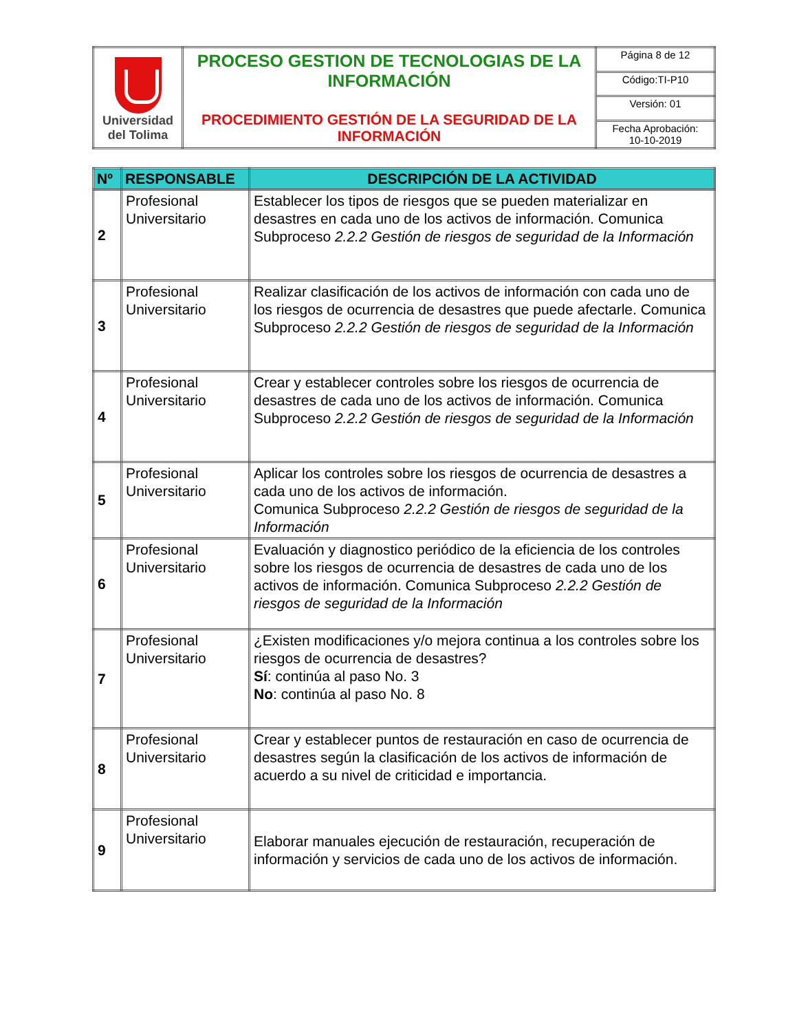| Universidad del Tolima | PROCESO GESTION DE TECNOLOGIAS DE LA INFORMACIÓN PROCEDIMIENTO GESTIÓN DE LA SEGURIDAD DE LA INFORMACIÓN | Página 8 de 12 |
| | | Código:TI-P10 |
| | | Versión: 01 |
| | | Fecha Aprobación: 10-10-2019 |
| Nº | RESPONSABLE | DESCRIPCIÓN DE LA ACTIVIDAD |
| --- | --- | --- |
| 2 | Profesional Universitario | Establecer los tipos de riesgos que se pueden materializar en desastres en cada uno de los activos de información. Comunica Subproceso 2.2.2 Gestión de riesgos de seguridad de la Información |
| 3 | Profesional Universitario | Realizar clasificación de los activos de información con cada uno de los riesgos de ocurrencia de desastres que puede afectarle. Comunica Subproceso 2.2.2 Gestión de riesgos de seguridad de la Información |
| 4 | Profesional Universitario | Crear y establecer controles sobre los riesgos de ocurrencia de desastres de cada uno de los activos de información. Comunica Subproceso 2.2.2 Gestión de riesgos de seguridad de la Información |
| 5 | Profesional Universitario | Aplicar los controles sobre los riesgos de ocurrencia de desastres a cada uno de los activos de información. Comunica Subproceso 2.2.2 Gestión de riesgos de seguridad de la Información |
| 6 | Profesional Universitario | Evaluación y diagnostico periódico de la eficiencia de los controles sobre los riesgos de ocurrencia de desastres de cada uno de los activos de información. Comunica Subproceso 2.2.2 Gestión de riesgos de seguridad de la Información |
| 7 | Profesional Universitario | ¿Existen modificaciones y/o mejora continua a los controles sobre los riesgos de ocurrencia de desastres? Sí : continúa al paso No. 3 No : continúa al paso No. 8 |
| 8 | Profesional Universitario | Crear y establecer puntos de restauración en caso de ocurrencia de desastres según la clasificación de los activos de información de acuerdo a su nivel de criticidad e importancia. |
| 9 | Profesional Universitario | Elaborar manuales ejecución de restauración, recuperación de información y servicios de cada uno de los activos de información. |